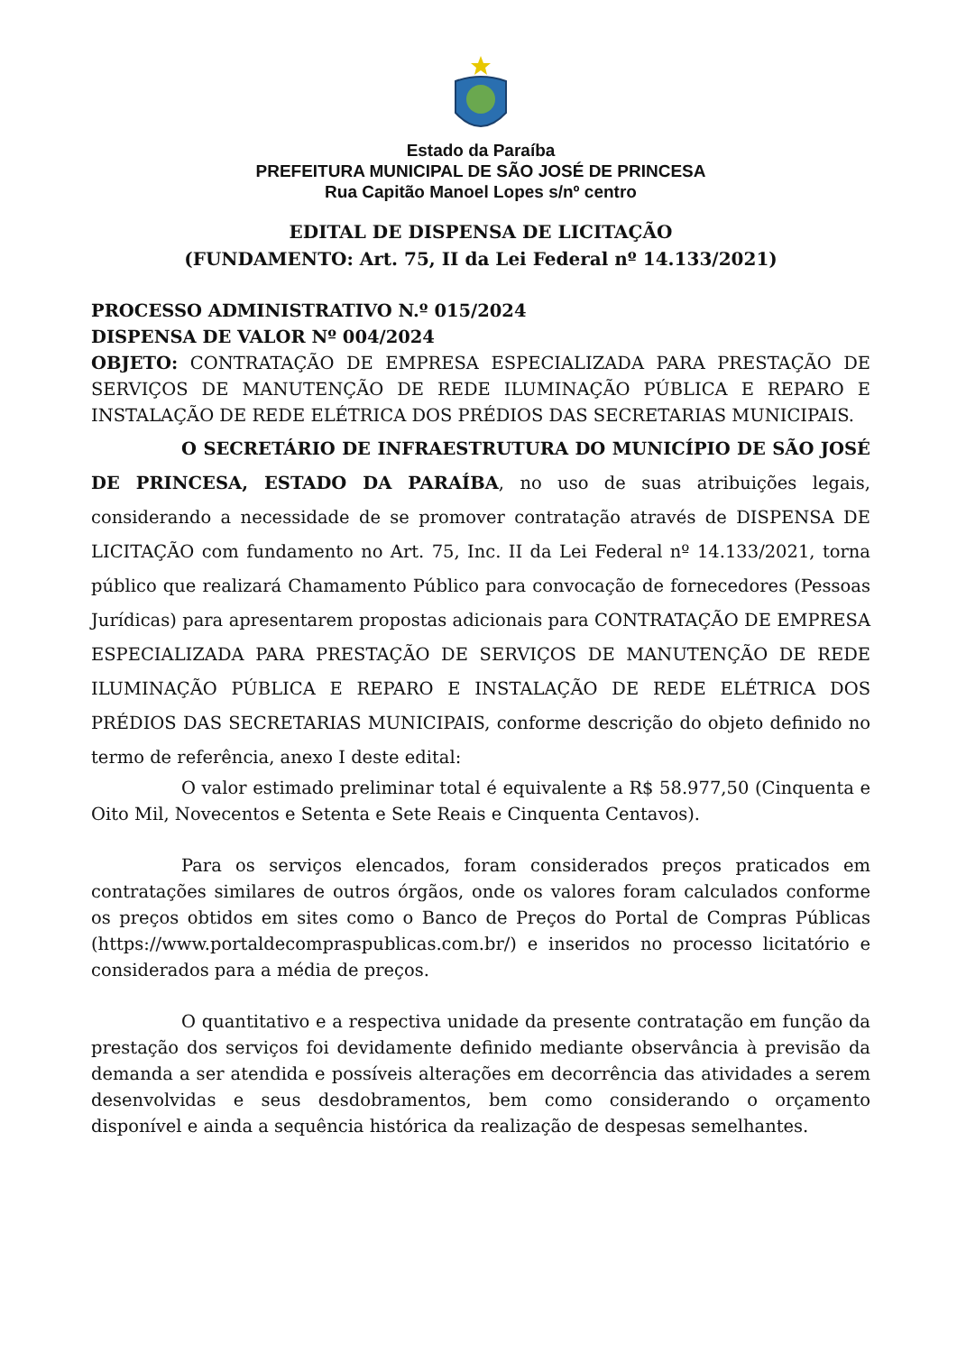Estado da Paraíba
PREFEITURA MUNICIPAL DE SÃO JOSÉ DE PRINCESA
Rua Capitão Manoel Lopes s/nº centro
EDITAL DE DISPENSA DE LICITAÇÃO
(FUNDAMENTO: Art. 75, II da Lei Federal nº 14.133/2021)
PROCESSO ADMINISTRATIVO N.º 015/2024
DISPENSA DE VALOR Nº 004/2024
OBJETO: CONTRATAÇÃO DE EMPRESA ESPECIALIZADA PARA PRESTAÇÃO DE SERVIÇOS DE MANUTENÇÃO DE REDE ILUMINAÇÃO PÚBLICA E REPARO E INSTALAÇÃO DE REDE ELÉTRICA DOS PRÉDIOS DAS SECRETARIAS MUNICIPAIS.
O SECRETÁRIO DE INFRAESTRUTURA DO MUNICÍPIO DE SÃO JOSÉ DE PRINCESA, ESTADO DA PARAÍBA, no uso de suas atribuições legais, considerando a necessidade de se promover contratação através de DISPENSA DE LICITAÇÃO com fundamento no Art. 75, Inc. II da Lei Federal nº 14.133/2021, torna público que realizará Chamamento Público para convocação de fornecedores (Pessoas Jurídicas) para apresentarem propostas adicionais para CONTRATAÇÃO DE EMPRESA ESPECIALIZADA PARA PRESTAÇÃO DE SERVIÇOS DE MANUTENÇÃO DE REDE ILUMINAÇÃO PÚBLICA E REPARO E INSTALAÇÃO DE REDE ELÉTRICA DOS PRÉDIOS DAS SECRETARIAS MUNICIPAIS, conforme descrição do objeto definido no termo de referência, anexo I deste edital:
O valor estimado preliminar total é equivalente a R$ 58.977,50 (Cinquenta e Oito Mil, Novecentos e Setenta e Sete Reais e Cinquenta Centavos).
Para os serviços elencados, foram considerados preços praticados em contratações similares de outros órgãos, onde os valores foram calculados conforme os preços obtidos em sites como o Banco de Preços do Portal de Compras Públicas (https://www.portaldecompraspublicas.com.br/) e inseridos no processo licitatório e considerados para a média de preços.
O quantitativo e a respectiva unidade da presente contratação em função da prestação dos serviços foi devidamente definido mediante observância à previsão da demanda a ser atendida e possíveis alterações em decorrência das atividades a serem desenvolvidas e seus desdobramentos, bem como considerando o orçamento disponível e ainda a sequência histórica da realização de despesas semelhantes.